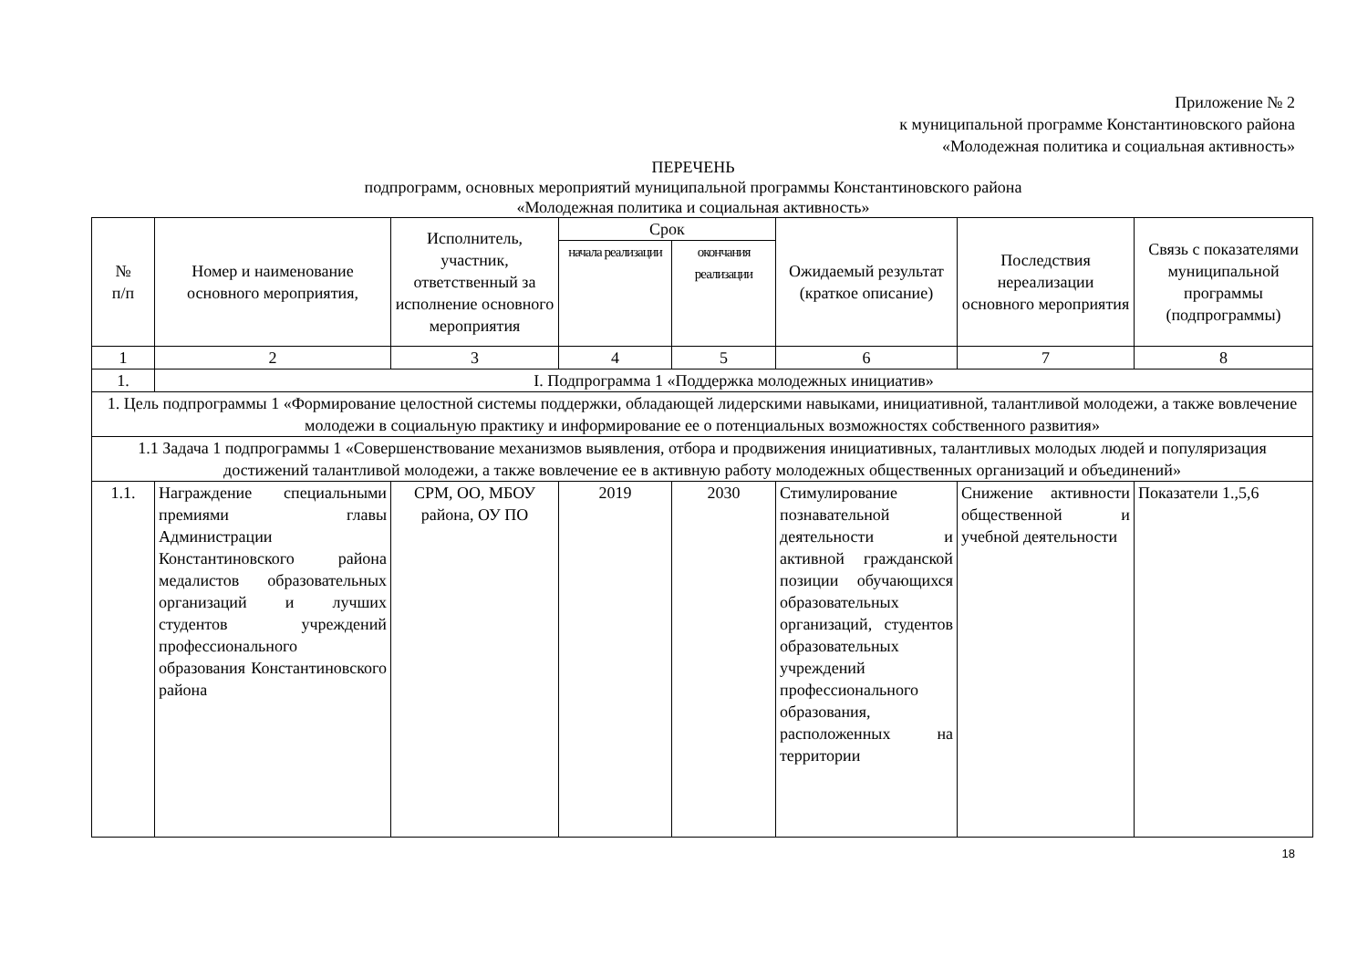Приложение № 2
к муниципальной программе Константиновского района
«Молодежная политика и социальная активность»
ПЕРЕЧЕНЬ
подпрограмм, основных мероприятий муниципальной программы Константиновского района
«Молодежная политика и социальная активность»
| № п/п | Номер и наименование основного мероприятия, | Исполнитель, участник, ответственный за исполнение основного мероприятия | Срок | | Ожидаемый результат (краткое описание) | Последствия нереализации основного мероприятия | Связь с показателями муниципальной программы (подпрограммы) |
| --- | --- | --- | --- | --- | --- | --- | --- |
| | | | начала реализации | окончания реализации | | | |
| 1 | 2 | 3 | 4 | 5 | 6 | 7 | 8 |
| 1. | I. Подпрограмма 1 «Поддержка молодежных инициатив» | | | | | | |
| 1. Цель подпрограммы 1 «Формирование целостной системы поддержки, обладающей лидерскими навыками, инициативной, талантливой молодежи, а также вовлечение молодежи в социальную практику и информирование ее о потенциальных возможностях собственного развития» | | | | | | | |
| 1.1 Задача 1 подпрограммы 1 «Совершенствование механизмов выявления, отбора и продвижения инициативных, талантливых молодых людей и популяризация достижений талантливой молодежи, а также вовлечение ее в активную работу молодежных общественных организаций и объединений» | | | | | | | |
| 1.1. | Награждение специальными премиями главы Администрации Константиновского района медалистов образовательных организаций и лучших студентов учреждений профессионального образования Константиновского района | СРМ, ОО, МБОУ района, ОУ ПО | 2019 | 2030 | Стимулирование познавательной деятельности и активной гражданской позиции обучающихся образовательных организаций, студентов образовательных учреждений профессионального образования, расположенных на территории | Снижение активности общественной и учебной деятельности | Показатели 1.,5,6 |
18